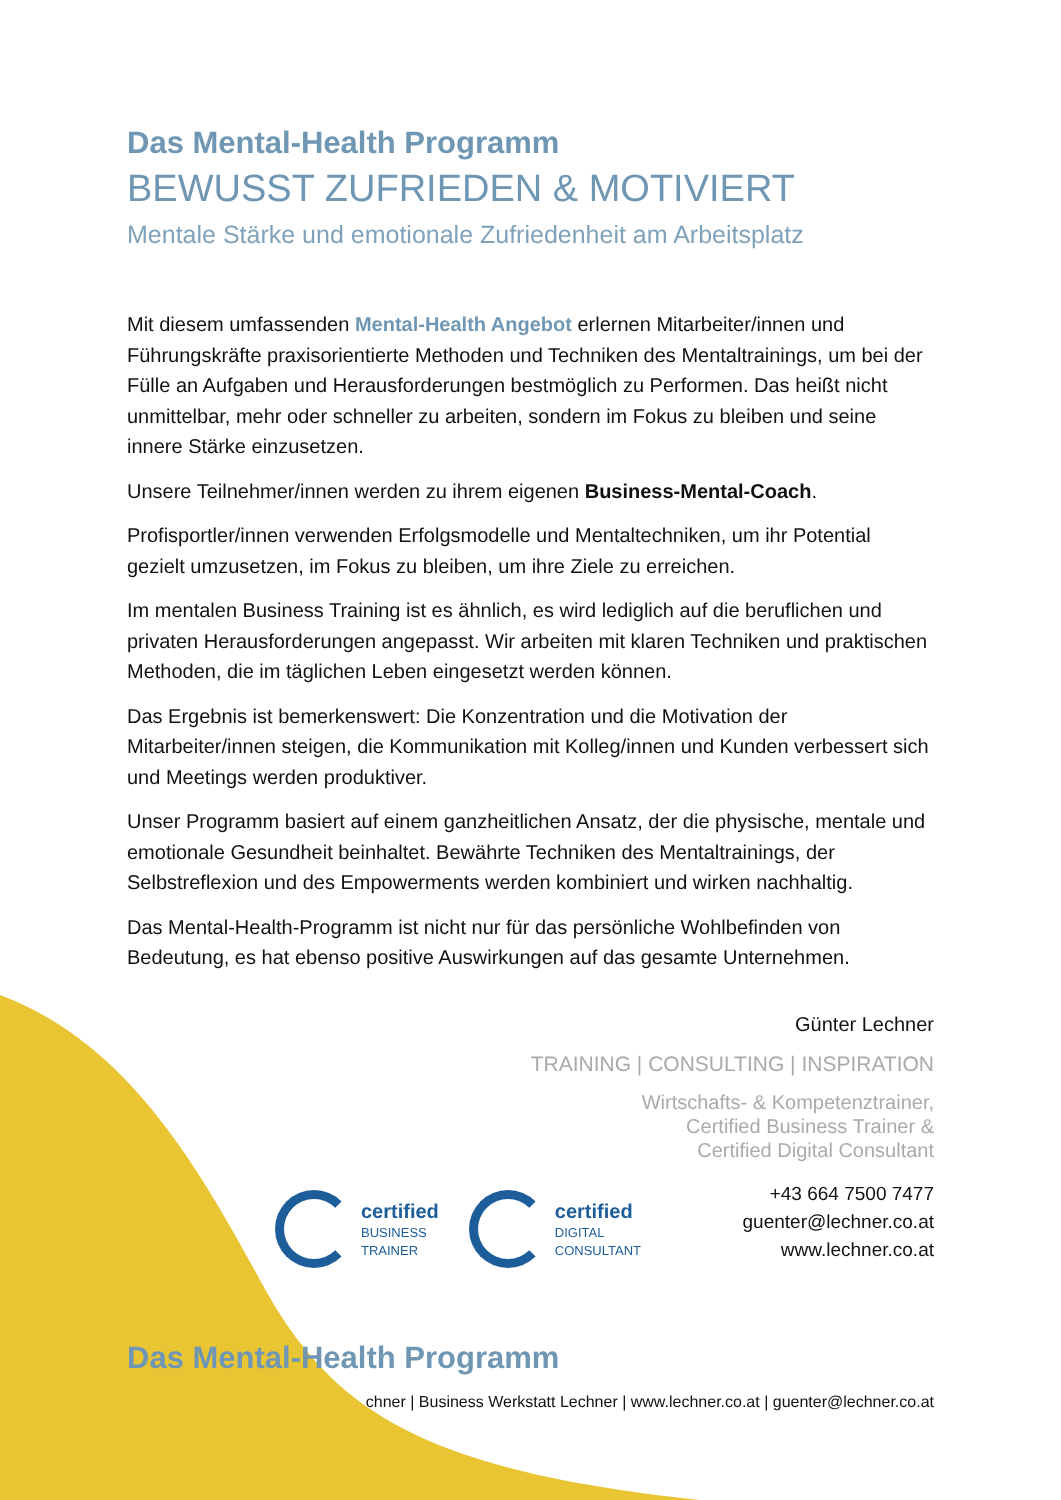Das Mental-Health Programm
BEWUSST ZUFRIEDEN & MOTIVIERT
Mentale Stärke und emotionale Zufriedenheit am Arbeitsplatz
Mit diesem umfassenden Mental-Health Angebot erlernen Mitarbeiter/innen und Führungskräfte praxisorientierte Methoden und Techniken des Mentaltrainings, um bei der Fülle an Aufgaben und Herausforderungen bestmöglich zu Performen. Das heißt nicht unmittelbar, mehr oder schneller zu arbeiten, sondern im Fokus zu bleiben und seine innere Stärke einzusetzen.
Unsere Teilnehmer/innen werden zu ihrem eigenen Business-Mental-Coach.
Profisportler/innen verwenden Erfolgsmodelle und Mentaltechniken, um ihr Potential gezielt umzusetzen, im Fokus zu bleiben, um ihre Ziele zu erreichen.
Im mentalen Business Training ist es ähnlich, es wird lediglich auf die beruflichen und privaten Herausforderungen angepasst. Wir arbeiten mit klaren Techniken und praktischen Methoden, die im täglichen Leben eingesetzt werden können.
Das Ergebnis ist bemerkenswert: Die Konzentration und die Motivation der Mitarbeiter/innen steigen, die Kommunikation mit Kolleg/innen und Kunden verbessert sich und Meetings werden produktiver.
Unser Programm basiert auf einem ganzheitlichen Ansatz, der die physische, mentale und emotionale Gesundheit beinhaltet. Bewährte Techniken des Mentaltrainings, der Selbstreflexion und des Empowerments werden kombiniert und wirken nachhaltig.
Das Mental-Health-Programm ist nicht nur für das persönliche Wohlbefinden von Bedeutung, es hat ebenso positive Auswirkungen auf das gesamte Unternehmen.
Günter Lechner
TRAINING | CONSULTING | INSPIRATION
Wirtschafts- & Kompetenztrainer,
Certified Business Trainer &
Certified Digital Consultant
+43 664 7500 7477
guenter@lechner.co.at
www.lechner.co.at
certified
BUSINESS
TRAINER
certified
DIGITAL
CONSULTANT
Das Mental-Health Programm
chner | Business Werkstatt Lechner | www.lechner.co.at | guenter@lechner.co.at